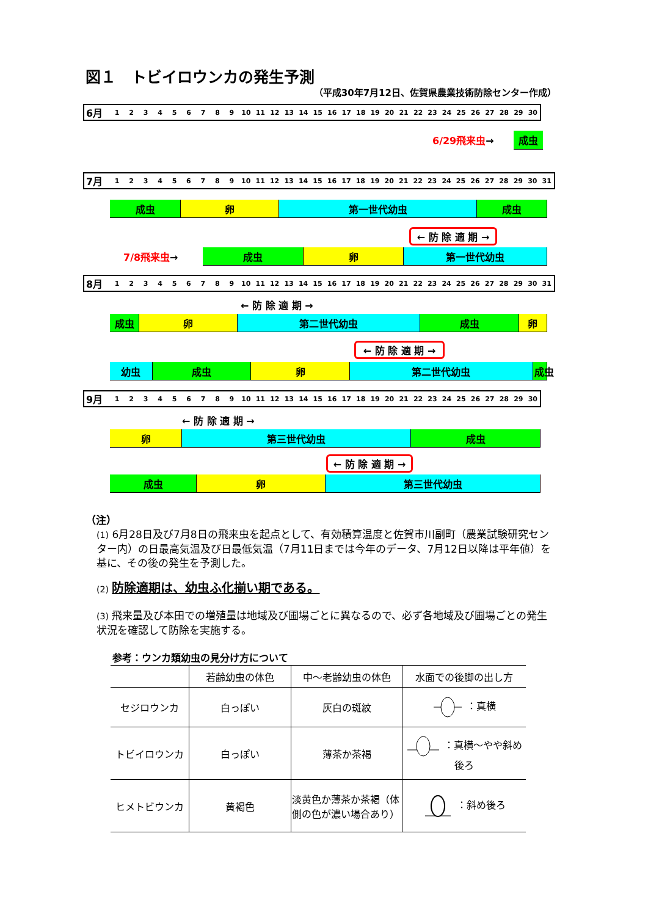図１　トビイロウンカの発生予測
（平成30年7月12日、佐賀県農業技術防除センター作成）
6月 123456789 10 11 12 13 14 15 16 17 18 19 20 21 22 23 24 25 26 27 28 29 30
6/29飛来虫→ 成虫
7月 123456789 10 11 12 13 14 15 16 17 18 19 20 21 22 23 24 25 26 27 28 29 30 31
成虫 卵 第一世代幼虫 成虫
← 防 除 適 期 →
7/8飛来虫→
成虫 卵 第一世代幼虫
8月 123456789 10 11 12 13 14 15 16 17 18 19 20 21 22 23 24 25 26 27 28 29 30 31
← 防 除 適 期 →
成虫 卵 第二世代幼虫 成虫 卵
← 防 除 適 期 →
幼虫 成虫 卵 第二世代幼虫 成虫
9月 123456789 10 11 12 13 14 15 16 17 18 19 20 21 22 23 24 25 26 27 28 29 30
← 防 除 適 期 →
卵 第三世代幼虫 成虫
← 防 除 適 期 →
成虫 卵 第三世代幼虫
（注）
(1) 6月28日及び7月8日の飛来虫を起点として、有効積算温度と佐賀市川副町（農業試験研究センター内）の日最高気温及び日最低気温（7月11日までは今年のデータ、7月12日以降は平年値）を基に、その後の発生を予測した。
(2) 防除適期は、幼虫ふ化揃い期である。
(3) 飛来量及び本田での増殖量は地域及び圃場ごとに異なるので、必ず各地域及び圃場ごとの発生状況を確認して防除を実施する。
参考：ウンカ類幼虫の見分け方について
| | 若齢幼虫の体色 | 中～老齢幼虫の体色 | 水面での後脚の出し方 |
| --- | --- | --- | --- |
| セジロウンカ | 白っぽい | 灰白の斑紋 | ：真横 |
| トビイロウンカ | 白っぽい | 薄茶か茶褐 | ：真横～やや斜め後ろ |
| ヒメトビウンカ | 黄褐色 | 淡黄色か薄茶か茶褐（体側の色が濃い場合あり） | ：斜め後ろ |